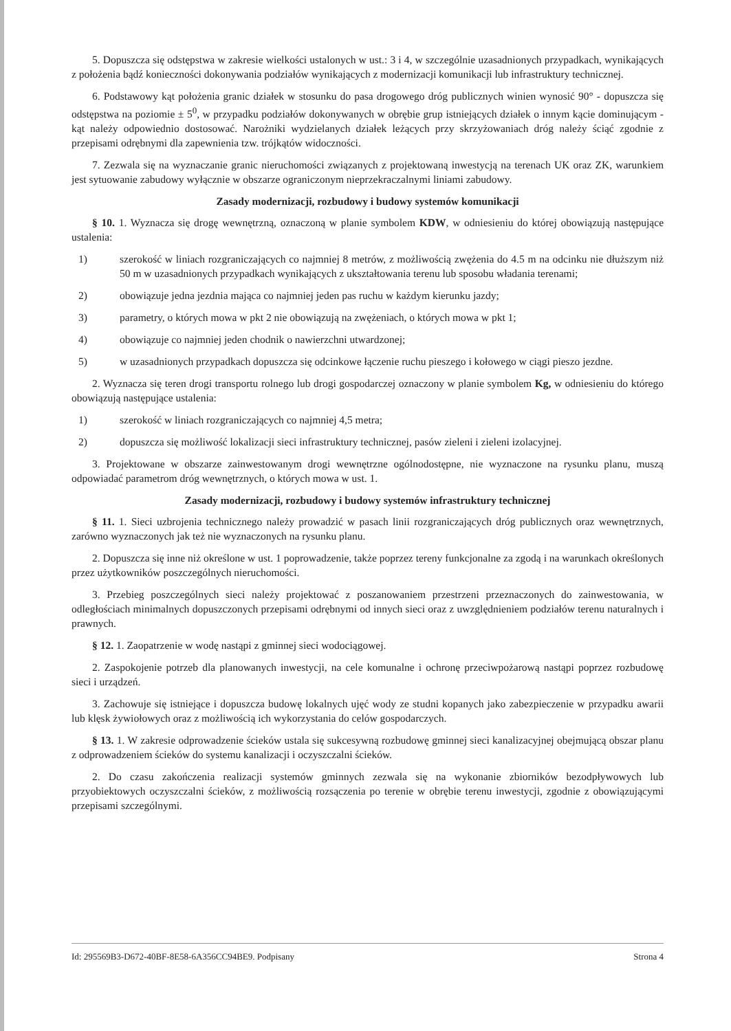5. Dopuszcza się odstępstwa w zakresie wielkości ustalonych w ust.: 3 i 4, w szczególnie uzasadnionych przypadkach, wynikających z położenia bądź konieczności dokonywania podziałów wynikających z modernizacji komunikacji lub infrastruktury technicznej.
6. Podstawowy kąt położenia granic działek w stosunku do pasa drogowego dróg publicznych winien wynosić 90° - dopuszcza się odstępstwa na poziomie ± 5<sup>0</sup>, w przypadku podziałów dokonywanych w obrębie grup istniejących działek o innym kącie dominującym - kąt należy odpowiednio dostosować. Narożniki wydzielanych działek leżących przy skrzyżowaniach dróg należy ściąć zgodnie z przepisami odrębnymi dla zapewnienia tzw. trójkątów widoczności.
7. Zezwala się na wyznaczanie granic nieruchomości związanych z projektowaną inwestycją na terenach UK oraz ZK, warunkiem jest sytuowanie zabudowy wyłącznie w obszarze ograniczonym nieprzekraczalnymi liniami zabudowy.
Zasady modernizacji, rozbudowy i budowy systemów komunikacji
§ 10. 1. Wyznacza się drogę wewnętrzną, oznaczoną w planie symbolem KDW, w odniesieniu do której obowiązują następujące ustalenia:
1) szerokość w liniach rozgraniczających co najmniej 8 metrów, z możliwością zwężenia do 4.5 m na odcinku nie dłuższym niż 50 m w uzasadnionych przypadkach wynikających z ukształtowania terenu lub sposobu władania terenami;
2) obowiązuje jedna jezdnia mająca co najmniej jeden pas ruchu w każdym kierunku jazdy;
3) parametry, o których mowa w pkt 2 nie obowiązują na zwężeniach, o których mowa w pkt 1;
4) obowiązuje co najmniej jeden chodnik o nawierzchni utwardzonej;
5) w uzasadnionych przypadkach dopuszcza się odcinkowe łączenie ruchu pieszego i kołowego w ciągi pieszo jezdne.
2. Wyznacza się teren drogi transportu rolnego lub drogi gospodarczej oznaczony w planie symbolem Kg, w odniesieniu do którego obowiązują następujące ustalenia:
1) szerokość w liniach rozgraniczających co najmniej 4,5 metra;
2) dopuszcza się możliwość lokalizacji sieci infrastruktury technicznej, pasów zieleni i zieleni izolacyjnej.
3. Projektowane w obszarze zainwestowanym drogi wewnętrzne ogólnodostępne, nie wyznaczone na rysunku planu, muszą odpowiadać parametrom dróg wewnętrznych, o których mowa w ust. 1.
Zasady modernizacji, rozbudowy i budowy systemów infrastruktury technicznej
§ 11. 1. Sieci uzbrojenia technicznego należy prowadzić w pasach linii rozgraniczających dróg publicznych oraz wewnętrznych, zarówno wyznaczonych jak też nie wyznaczonych na rysunku planu.
2. Dopuszcza się inne niż określone w ust. 1 poprowadzenie, także poprzez tereny funkcjonalne za zgodą i na warunkach określonych przez użytkowników poszczególnych nieruchomości.
3. Przebieg poszczególnych sieci należy projektować z poszanowaniem przestrzeni przeznaczonych do zainwestowania, w odległościach minimalnych dopuszczonych przepisami odrębnymi od innych sieci oraz z uwzględnieniem podziałów terenu naturalnych i prawnych.
§ 12. 1. Zaopatrzenie w wodę nastąpi z gminnej sieci wodociągowej.
2. Zaspokojenie potrzeb dla planowanych inwestycji, na cele komunalne i ochronę przeciwpożarową nastąpi poprzez rozbudowę sieci i urządzeń.
3. Zachowuje się istniejące i dopuszcza budowę lokalnych ujęć wody ze studni kopanych jako zabezpieczenie w przypadku awarii lub klęsk żywiołowych oraz z możliwością ich wykorzystania do celów gospodarczych.
§ 13. 1. W zakresie odprowadzenie ścieków ustala się sukcesywną rozbudowę gminnej sieci kanalizacyjnej obejmującą obszar planu z odprowadzeniem ścieków do systemu kanalizacji i oczyszczalni ścieków.
2. Do czasu zakończenia realizacji systemów gminnych zezwala się na wykonanie zbiorników bezodpływowych lub przyobiektowych oczyszczalni ścieków, z możliwością rozsączenia po terenie w obrębie terenu inwestycji, zgodnie z obowiązującymi przepisami szczególnymi.
Id: 295569B3-D672-40BF-8E58-6A356CC94BE9. Podpisany Strona 4